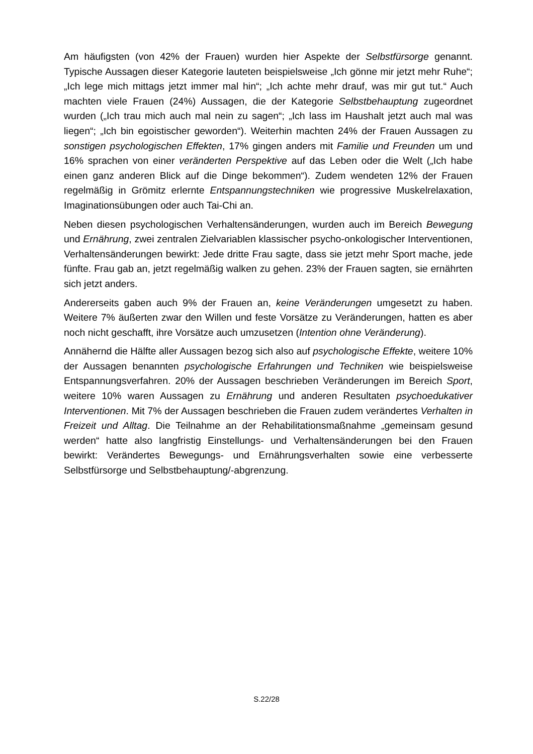Am häufigsten (von 42% der Frauen) wurden hier Aspekte der Selbstfürsorge genannt. Typische Aussagen dieser Kategorie lauteten beispielsweise „Ich gönne mir jetzt mehr Ruhe“; „Ich lege mich mittags jetzt immer mal hin“; „Ich achte mehr drauf, was mir gut tut.“ Auch machten viele Frauen (24%) Aussagen, die der Kategorie Selbstbehauptung zugeordnet wurden („Ich trau mich auch mal nein zu sagen“; „Ich lass im Haushalt jetzt auch mal was liegen“; „Ich bin egoistischer geworden“). Weiterhin machten 24% der Frauen Aussagen zu sonstigen psychologischen Effekten, 17% gingen anders mit Familie und Freunden um und 16% sprachen von einer veränderten Perspektive auf das Leben oder die Welt („Ich habe einen ganz anderen Blick auf die Dinge bekommen“). Zudem wendeten 12% der Frauen regelmäßig in Grömitz erlernte Entspannungstechniken wie progressive Muskelrelaxation, Imaginationsübungen oder auch Tai-Chi an.
Neben diesen psychologischen Verhaltensänderungen, wurden auch im Bereich Bewegung und Ernährung, zwei zentralen Zielvariablen klassischer psycho-onkologischer Interventionen, Verhaltensänderungen bewirkt: Jede dritte Frau sagte, dass sie jetzt mehr Sport mache, jede fünfte. Frau gab an, jetzt regelmäßig walken zu gehen. 23% der Frauen sagten, sie ernährten sich jetzt anders.
Andererseits gaben auch 9% der Frauen an, keine Veränderungen umgesetzt zu haben. Weitere 7% äußerten zwar den Willen und feste Vorsätze zu Veränderungen, hatten es aber noch nicht geschafft, ihre Vorsätze auch umzusetzen (Intention ohne Veränderung).
Annähernd die Hälfte aller Aussagen bezog sich also auf psychologische Effekte, weitere 10% der Aussagen benannten psychologische Erfahrungen und Techniken wie beispielsweise Entspannungsverfahren. 20% der Aussagen beschrieben Veränderungen im Bereich Sport, weitere 10% waren Aussagen zu Ernährung und anderen Resultaten psychoedukativer Interventionen. Mit 7% der Aussagen beschrieben die Frauen zudem verändertes Verhalten in Freizeit und Alltag. Die Teilnahme an der Rehabilitationsmaßnahme „gemeinsam gesund werden“ hatte also langfristig Einstellungs- und Verhaltensänderungen bei den Frauen bewirkt: Verändertes Bewegungs- und Ernährungsverhalten sowie eine verbesserte Selbstfürsorge und Selbstbehauptung/-abgrenzung.
S.22/28